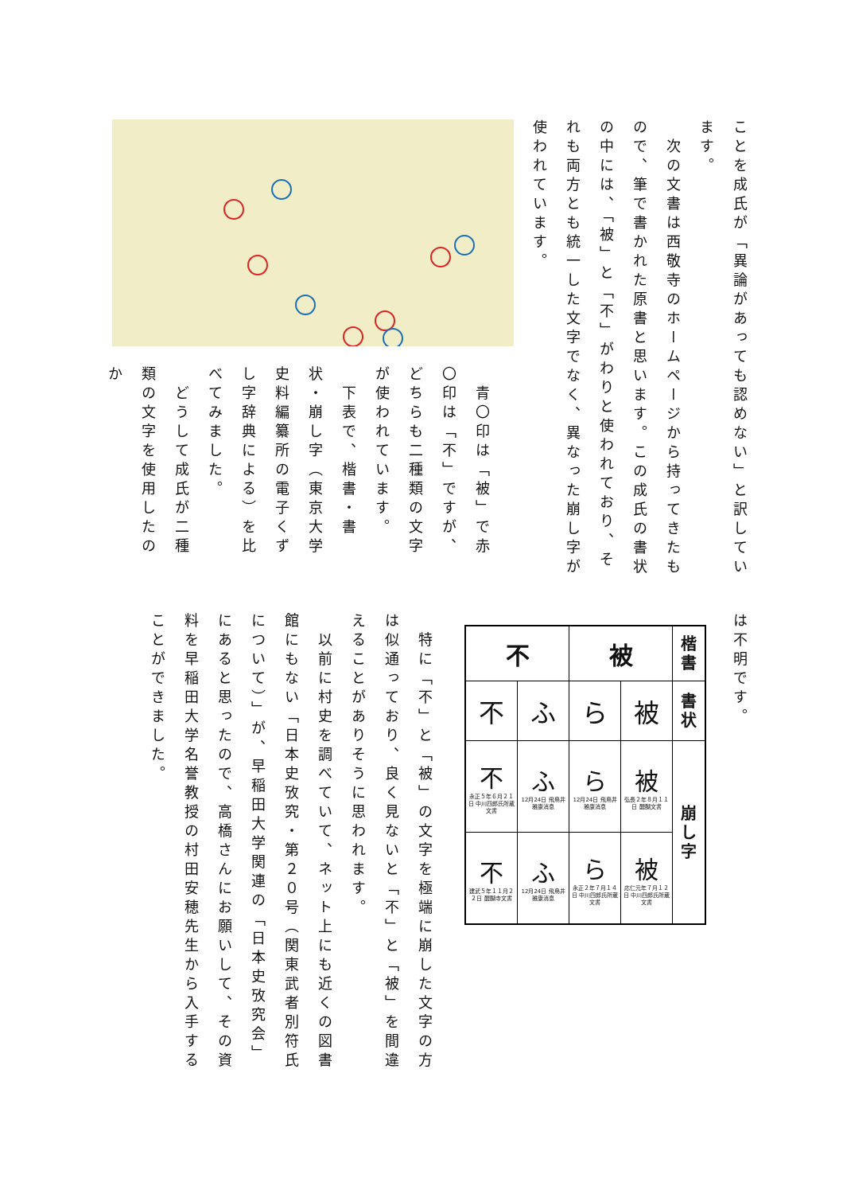ことを成氏が「異論があっても認めない」と訳しています。
　次の文書は西敬寺のホームページから持ってきたもので、筆で書かれた原書と思います。この成氏の書状の中には、「被」と「不」がわりと使われており、それも両方とも統一した文字でなく、異なった崩し字が使われています。
　青〇印は「被」で赤〇印は「不」ですが、どちらも二種類の文字が使われています。
　下表で、楷書・書状・崩し字（東京大学史料編纂所の電子くずし字辞典による）を比べてみました。
　どうして成氏が二種類の文字を使用したのか
は不明です。
| 不 | | 被 | | 楷 書 |
| 不 | ふ | ら | 被 | 書 状 |
| 不 永正５年６月２１日 中川四郎氏所蔵文書 | ふ 12月24日 飛鳥井雅康消息 | ら 12月24日 飛鳥井雅康消息 | 被 弘長２年８月１１日 醍醐文書 | 崩 し 字 |
| 不 建武５年１１月２２日 醍醐寺文書 | ふ 12月24日 飛鳥井雅康消息 | ら 永正２年７月１４日 中川四郎氏所蔵文書 | 被 応仁元年７月１２日 中川四郎氏所蔵文書 | |
　特に「不」と「被」の文字を極端に崩した文字の方は似通っており、良く見ないと「不」と「被」を間違えることがありそうに思われます。
　以前に村史を調べていて、ネット上にも近くの図書館にもない「日本史攷究・第２０号（関東武者別符氏について）」が、早稲田大学関連の「日本史攷究会」にあると思ったので、高橋さんにお願いして、その資料を早稲田大学名誉教授の村田安穂先生から入手することができました。